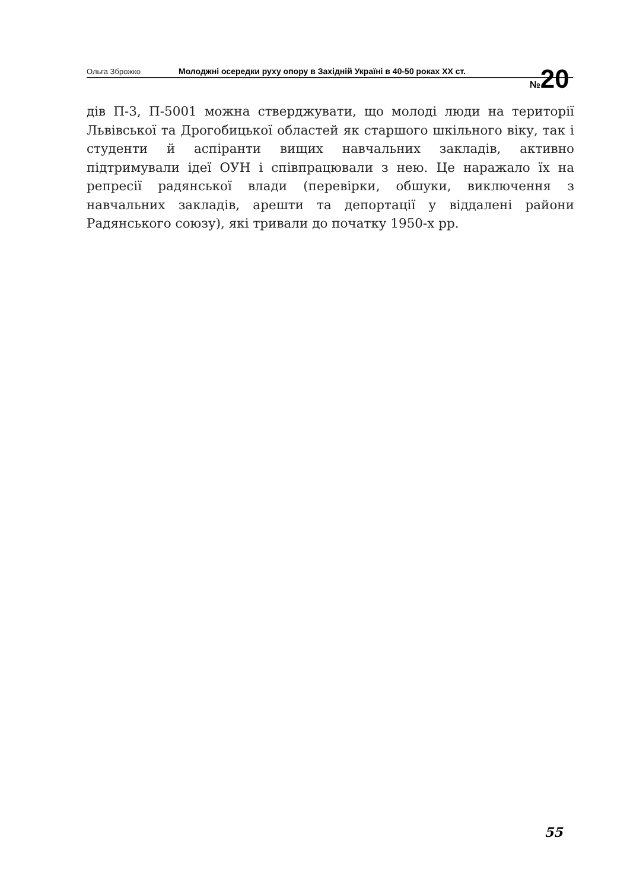Ольга Зброжко
Молоджні осередки руху опору в Західній Україні в 40-50 роках ХХ ст.
№20
дів П-3, П-5001 можна стверджувати, що молоді люди на території Львівської та Дрогобицької областей як старшого шкільного віку, так і студенти й аспіранти вищих навчальних закладів, активно підтримували ідеї ОУН і співпрацювали з нею. Це наражало їх на репресії радянської влади (перевірки, обшуки, виключення з навчальних закладів, арешти та депортації у віддалені райони Радянського союзу), які тривали до початку 1950-х рр.
55